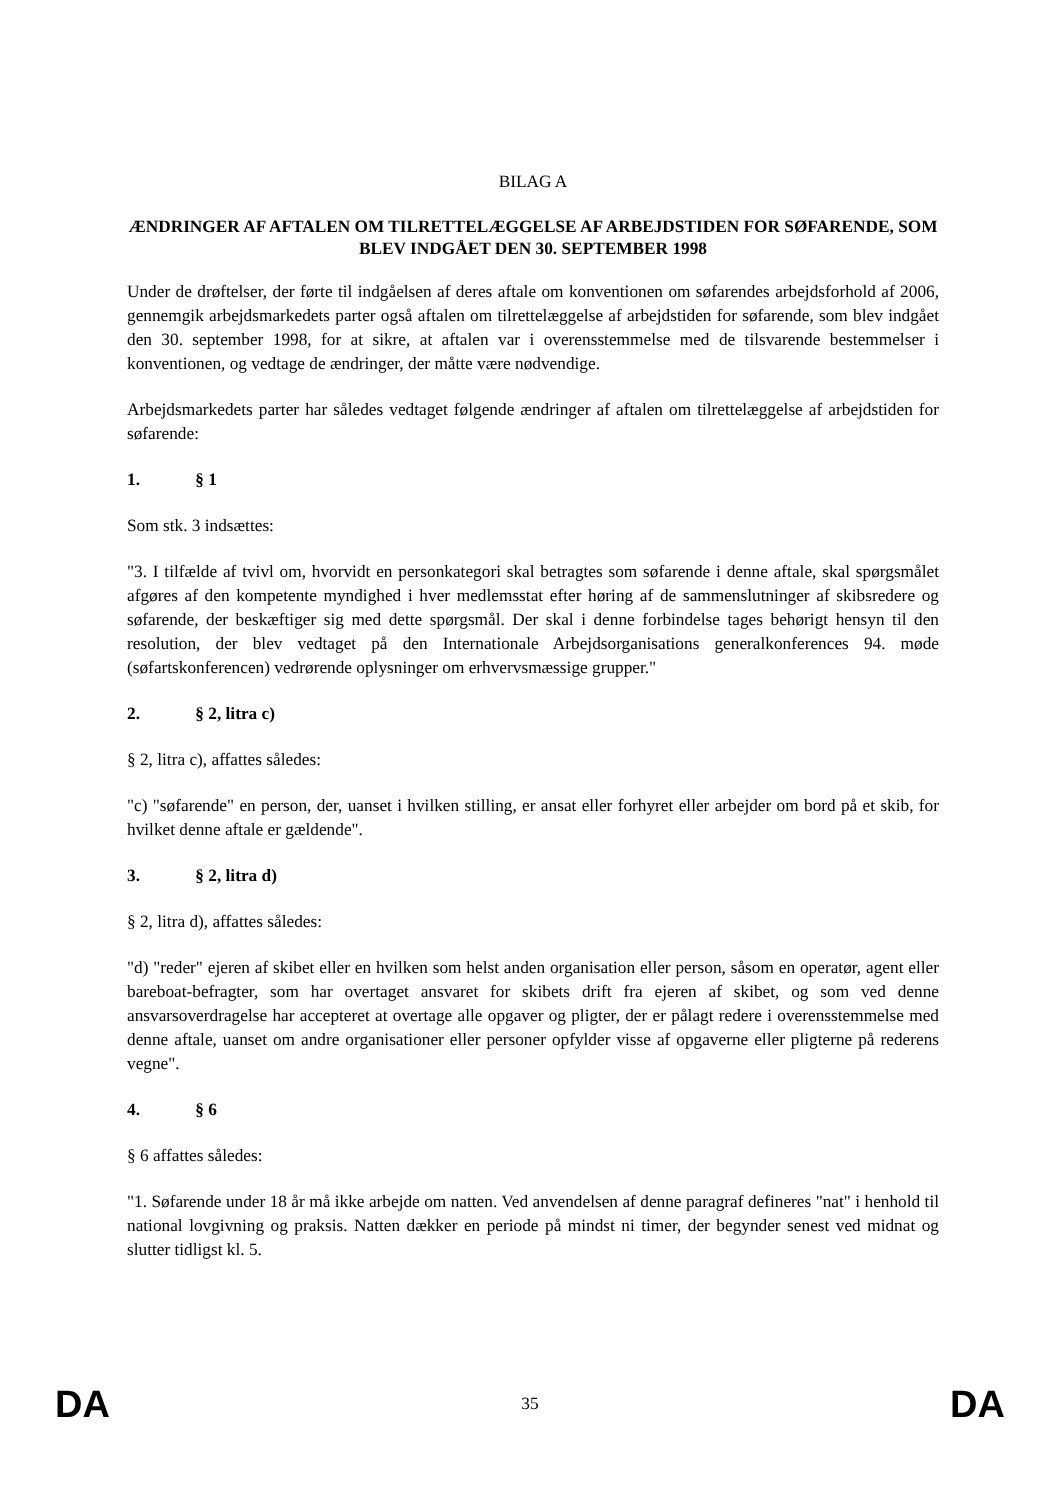BILAG A
ÆNDRINGER AF AFTALEN OM TILRETTELÆGGELSE AF ARBEJDSTIDEN FOR SØFARENDE, SOM BLEV INDGÅET DEN 30. SEPTEMBER 1998
Under de drøftelser, der førte til indgåelsen af deres aftale om konventionen om søfarendes arbejdsforhold af 2006, gennemgik arbejdsmarkedets parter også aftalen om tilrettelæggelse af arbejdstiden for søfarende, som blev indgået den 30. september 1998, for at sikre, at aftalen var i overensstemmelse med de tilsvarende bestemmelser i konventionen, og vedtage de ændringer, der måtte være nødvendige.
Arbejdsmarkedets parter har således vedtaget følgende ændringer af aftalen om tilrettelæggelse af arbejdstiden for søfarende:
1. § 1
Som stk. 3 indsættes:
"3. I tilfælde af tvivl om, hvorvidt en personkategori skal betragtes som søfarende i denne aftale, skal spørgsmålet afgøres af den kompetente myndighed i hver medlemsstat efter høring af de sammenslutninger af skibsredere og søfarende, der beskæftiger sig med dette spørgsmål. Der skal i denne forbindelse tages behørigt hensyn til den resolution, der blev vedtaget på den Internationale Arbejdsorganisations generalkonferences 94. møde (søfartskonferencen) vedrørende oplysninger om erhvervsmæssige grupper."
2. § 2, litra c)
§ 2, litra c), affattes således:
"c) "søfarende" en person, der, uanset i hvilken stilling, er ansat eller forhyret eller arbejder om bord på et skib, for hvilket denne aftale er gældende".
3. § 2, litra d)
§ 2, litra d), affattes således:
"d) "reder" ejeren af skibet eller en hvilken som helst anden organisation eller person, såsom en operatør, agent eller bareboat-befragter, som har overtaget ansvaret for skibets drift fra ejeren af skibet, og som ved denne ansvarsoverdragelse har accepteret at overtage alle opgaver og pligter, der er pålagt redere i overensstemmelse med denne aftale, uanset om andre organisationer eller personer opfylder visse af opgaverne eller pligterne på rederens vegne".
4. § 6
§ 6 affattes således:
"1. Søfarende under 18 år må ikke arbejde om natten. Ved anvendelsen af denne paragraf defineres "nat" i henhold til national lovgivning og praksis. Natten dækker en periode på mindst ni timer, der begynder senest ved midnat og slutter tidligst kl. 5.
DA 35 DA